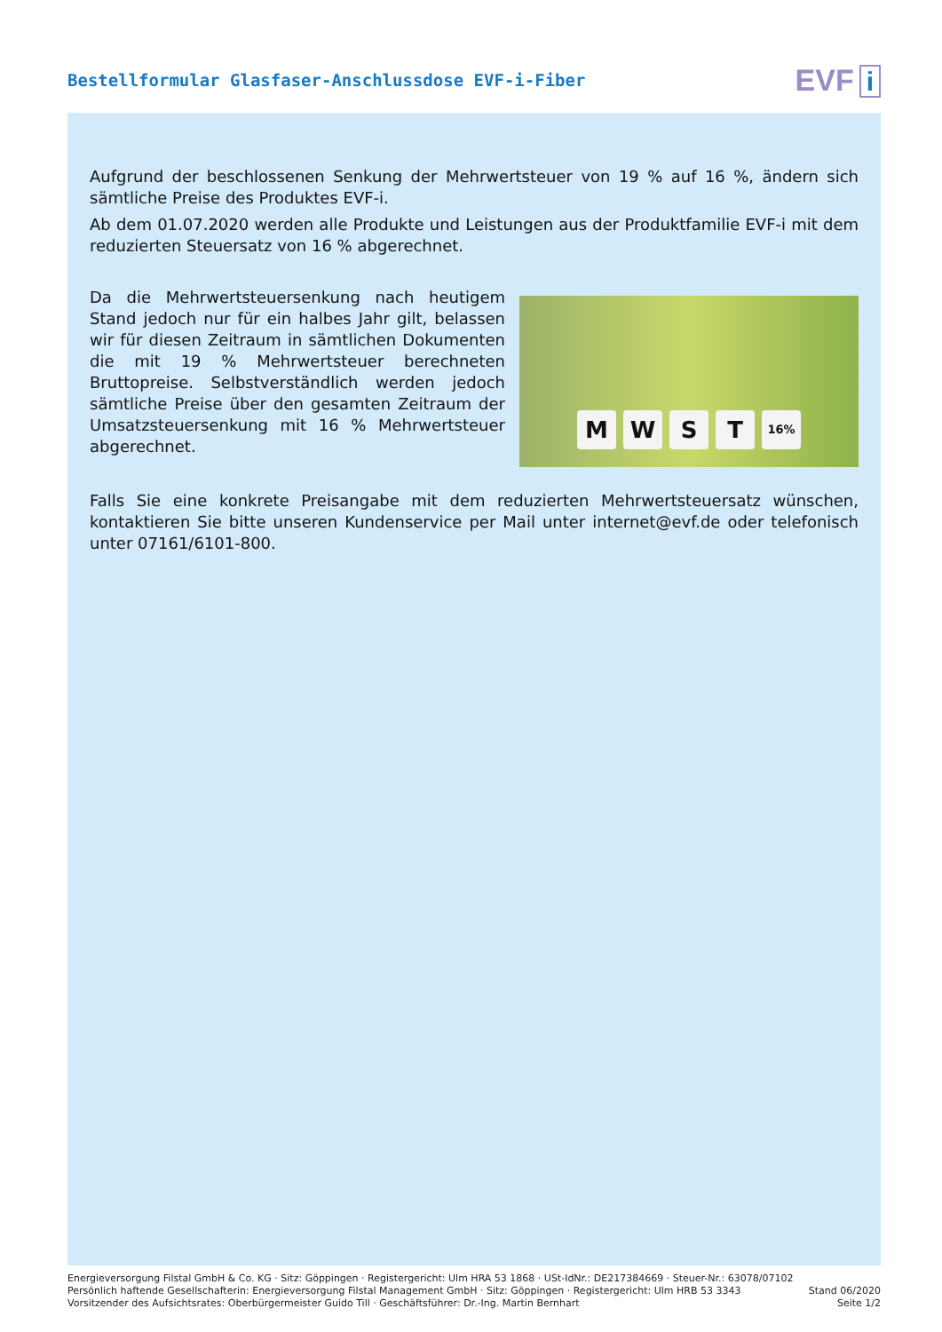Bestellformular Glasfaser-Anschlussdose EVF-i-Fiber
EVF i
Aufgrund der beschlossenen Senkung der Mehrwertsteuer von 19 % auf 16 %, ändern sich sämtliche Preise des Produktes EVF-i.
Ab dem 01.07.2020 werden alle Produkte und Leistungen aus der Produktfamilie EVF-i mit dem reduzierten Steuersatz von 16 % abgerechnet.
Da die Mehrwertsteuersenkung nach heutigem Stand jedoch nur für ein halbes Jahr gilt, belassen wir für diesen Zeitraum in sämtlichen Dokumenten die mit 19 % Mehrwertsteuer berechneten Bruttopreise. Selbstverständlich werden jedoch sämtliche Preise über den gesamten Zeitraum der Umsatzsteuersenkung mit 16 % Mehrwertsteuer abgerechnet.
M W S T 16%
Falls Sie eine konkrete Preisangabe mit dem reduzierten Mehrwertsteuersatz wünschen, kontaktieren Sie bitte unseren Kundenservice per Mail unter internet@evf.de oder telefonisch unter 07161/6101-800.
Energieversorgung Filstal GmbH & Co. KG · Sitz: Göppingen · Registergericht: Ulm HRA 53 1868 · USt-IdNr.: DE217384669 · Steuer-Nr.: 63078/07102
Persönlich haftende Gesellschafterin: Energieversorgung Filstal Management GmbH · Sitz: Göppingen · Registergericht: Ulm HRB 53 3343
Vorsitzender des Aufsichtsrates: Oberbürgermeister Guido Till · Geschäftsführer: Dr.-Ing. Martin Bernhart
Stand 06/2020
Seite 1/2